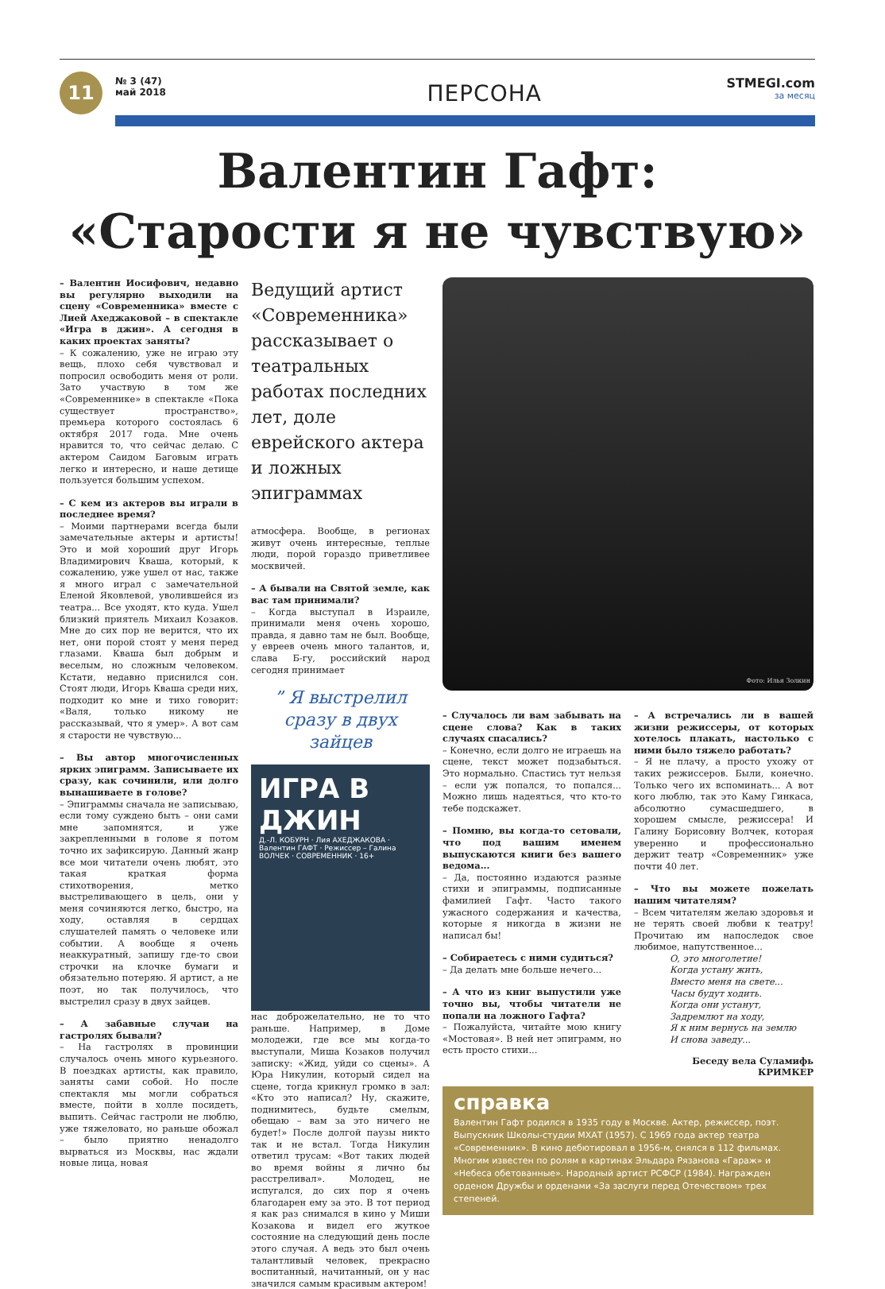11
№ 3 (47)
май 2018
ПЕРСОНА
STMEGI.com
за месяц
Валентин Гафт:
«Старости я не чувствую»
– Валентин Иосифович, недавно вы регулярно выходили на сцену «Современника» вместе с Лией Ахеджаковой – в спектакле «Игра в джин». А сегодня в каких проектах заняты?
– К сожалению, уже не играю эту вещь, плохо себя чувствовал и попросил освободить меня от роли. Зато участвую в том же «Современнике» в спектакле «Пока существует пространство», премьера которого состоялась 6 октября 2017 года. Мне очень нравится то, что сейчас делаю. С актером Саидом Баговым играть легко и интересно, и наше детище пользуется большим успехом.
– С кем из актеров вы играли в последнее время?
– Моими партнерами всегда были замечательные актеры и артисты! Это и мой хороший друг Игорь Владимирович Кваша, который, к сожалению, уже ушел от нас, также я много играл с замечательной Еленой Яковлевой, уволившейся из театра... Все уходят, кто куда. Ушел близкий приятель Михаил Козаков. Мне до сих пор не верится, что их нет, они порой стоят у меня перед глазами. Кваша был добрым и веселым, но сложным человеком. Кстати, недавно приснился сон. Стоят люди, Игорь Кваша среди них, подходит ко мне и тихо говорит: «Валя, только никому не рассказывай, что я умер». А вот сам я старости не чувствую...
– Вы автор многочисленных ярких эпиграмм. Записываете их сразу, как сочинили, или долго вынашиваете в голове?
– Эпиграммы сначала не записываю, если тому суждено быть – они сами мне запомнятся, и уже закрепленными в голове я потом точно их зафиксирую. Данный жанр все мои читатели очень любят, это такая краткая форма стихотворения, метко выстреливающего в цель, они у меня сочиняются легко, быстро, на ходу, оставляя в сердцах слушателей память о человеке или событии. А вообще я очень неаккуратный, запишу где-то свои строчки на клочке бумаги и обязательно потеряю. Я артист, а не поэт, но так получилось, что выстрелил сразу в двух зайцев.
– А забавные случаи на гастролях бывали?
– На гастролях в провинции случалось очень много курьезного. В поездках артисты, как правило, заняты сами собой. Но после спектакля мы могли собраться вместе, пойти в холле посидеть, выпить. Сейчас гастроли не люблю, уже тяжеловато, но раньше обожал – было приятно ненадолго вырваться из Москвы, нас ждали новые лица, новая
Ведущий артист «Современника» рассказывает о театральных работах последних лет, доле еврейского актера и ложных эпиграммах
атмосфера. Вообще, в регионах живут очень интересные, теплые люди, порой гораздо приветливее москвичей.
– А бывали на Святой земле, как вас там принимали?
– Когда выступал в Израиле, принимали меня очень хорошо, правда, я давно там не был. Вообще, у евреев очень много талантов, и, слава Б-гу, российский народ сегодня принимает
” Я выстрелил сразу в двух зайцев
ИГРА В ДЖИН
Д.-Л. КОБУРН · Лия АХЕДЖАКОВА · Валентин ГАФТ · Режиссер – Галина ВОЛЧЕК · СОВРЕМЕННИК · 16+
нас доброжелательно, не то что раньше. Например, в Доме молодежи, где все мы когда-то выступали, Миша Козаков получил записку: «Жид, уйди со сцены». А Юра Никулин, который сидел на сцене, тогда крикнул громко в зал: «Кто это написал? Ну, скажите, поднимитесь, будьте смелым, обещаю – вам за это ничего не будет!» После долгой паузы никто так и не встал. Тогда Никулин ответил трусам: «Вот таких людей во время войны я лично бы расстреливал». Молодец, не испугался, до сих пор я очень благодарен ему за это. В тот период я как раз снимался в кино у Миши Козакова и видел его жуткое состояние на следующий день после этого случая. А ведь это был очень талантливый человек, прекрасно воспитанный, начитанный, он у нас значился самым красивым актером!
Фото: Илья Золкин
– Случалось ли вам забывать на сцене слова? Как в таких случаях спасались?
– Конечно, если долго не играешь на сцене, текст может подзабыться. Это нормально. Спастись тут нельзя – если уж попался, то попался... Можно лишь надеяться, что кто-то тебе подскажет.
– Помню, вы когда-то сетовали, что под вашим именем выпускаются книги без вашего ведома...
– Да, постоянно издаются разные стихи и эпиграммы, подписанные фамилией Гафт. Часто такого ужасного содержания и качества, которые я никогда в жизни не написал бы!
– Собираетесь с ними судиться?
– Да делать мне больше нечего...
– А что из книг выпустили уже точно вы, чтобы читатели не попали на ложного Гафта?
– Пожалуйста, читайте мою книгу «Мостовая». В ней нет эпиграмм, но есть просто стихи...
– А встречались ли в вашей жизни режиссеры, от которых хотелось плакать, настолько с ними было тяжело работать?
– Я не плачу, а просто ухожу от таких режиссеров. Были, конечно. Только чего их вспоминать... А вот кого люблю, так это Каму Гинкаса, абсолютно сумасшедшего, в хорошем смысле, режиссера! И Галину Борисовну Волчек, которая уверенно и профессионально держит театр «Современник» уже почти 40 лет.
– Что вы можете пожелать нашим читателям?
– Всем читателям желаю здоровья и не терять своей любви к театру! Прочитаю им напоследок свое любимое, напутственное...
О, это многолетие!
Когда устану жить,
Вместо меня на свете...
Часы будут ходить.
Когда они устанут,
Задремлют на ходу,
Я к ним вернусь на землю
И снова заведу...
Беседу вела Суламифь КРИМКЕР
справка
Валентин Гафт родился в 1935 году в Москве. Актер, режиссер, поэт. Выпускник Школы-студии МХАТ (1957). С 1969 года актер театра «Современник». В кино дебютировал в 1956-м, снялся в 112 фильмах. Многим известен по ролям в картинах Эльдара Рязанова «Гараж» и «Небеса обетованные». Народный артист РСФСР (1984). Награжден орденом Дружбы и орденами «За заслуги перед Отечеством» трех степеней.